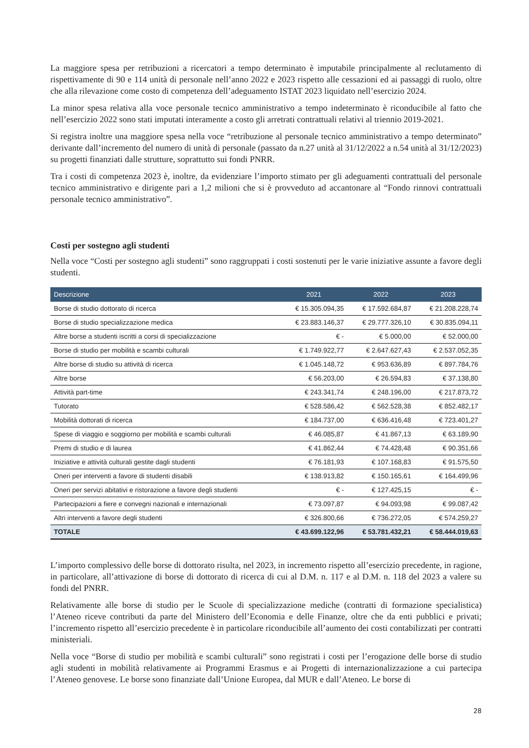La maggiore spesa per retribuzioni a ricercatori a tempo determinato è imputabile principalmente al reclutamento di rispettivamente di 90 e 114 unità di personale nell’anno 2022 e 2023 rispetto alle cessazioni ed ai passaggi di ruolo, oltre che alla rilevazione come costo di competenza dell’adeguamento ISTAT 2023 liquidato nell’esercizio 2024.
La minor spesa relativa alla voce personale tecnico amministrativo a tempo indeterminato è riconducibile al fatto che nell’esercizio 2022 sono stati imputati interamente a costo gli arretrati contrattuali relativi al triennio 2019-2021.
Si registra inoltre una maggiore spesa nella voce “retribuzione al personale tecnico amministrativo a tempo determinato” derivante dall’incremento del numero di unità di personale (passato da n.27 unità al 31/12/2022 a n.54 unità al 31/12/2023) su progetti finanziati dalle strutture, soprattutto sui fondi PNRR.
Tra i costi di competenza 2023 è, inoltre, da evidenziare l’importo stimato per gli adeguamenti contrattuali del personale tecnico amministrativo e dirigente pari a 1,2 milioni che si è provveduto ad accantonare al “Fondo rinnovi contrattuali personale tecnico amministrativo”.
Costi per sostegno agli studenti
Nella voce “Costi per sostegno agli studenti” sono raggruppati i costi sostenuti per le varie iniziative assunte a favore degli studenti.
| Descrizione | 2021 | 2022 | 2023 |
| --- | --- | --- | --- |
| Borse di studio dottorato di ricerca | € 15.305.094,35 | € 17.592.684,87 | € 21.208.228,74 |
| Borse di studio specializzazione medica | € 23.883.146,37 | € 29.777.326,10 | € 30.835.094,11 |
| Altre borse a studenti iscritti a corsi di specializzazione | € - | € 5.000,00 | € 52.000,00 |
| Borse di studio per mobilità e scambi culturali | € 1.749.922,77 | € 2.647.627,43 | € 2.537.052,35 |
| Altre borse di studio su attività di ricerca | € 1.045.148,72 | € 953.636,89 | € 897.784,76 |
| Altre borse | € 56.203,00 | € 26.594,83 | € 37.138,80 |
| Attività part-time | € 243.341,74 | € 248.196,00 | € 217.873,72 |
| Tutorato | € 528.586,42 | € 562.528,38 | € 852.482,17 |
| Mobilità dottorati di ricerca | € 184.737,00 | € 636.416,48 | € 723.401,27 |
| Spese di viaggio e soggiorno per mobilità e scambi culturali | € 46.085,87 | € 41.867,13 | € 63.189,90 |
| Premi di studio e di laurea | € 41.862,44 | € 74.428,48 | € 90.351,66 |
| Iniziative e attività culturali gestite dagli studenti | € 76.181,93 | € 107.168,83 | € 91.575,50 |
| Oneri per interventi a favore di studenti disabili | € 138.913,82 | € 150.165,61 | € 164.499,96 |
| Oneri per servizi abitativi e ristorazione a favore degli studenti | € - | € 127.425,15 | € - |
| Partecipazioni a fiere e convegni nazionali e internazionali | € 73.097,87 | € 94.093,98 | € 99.087,42 |
| Altri interventi a favore degli studenti | € 326.800,66 | € 736.272,05 | € 574.259,27 |
| TOTALE | € 43.699.122,96 | € 53.781.432,21 | € 58.444.019,63 |
L’importo complessivo delle borse di dottorato risulta, nel 2023, in incremento rispetto all’esercizio precedente, in ragione, in particolare, all’attivazione di borse di dottorato di ricerca di cui al D.M. n. 117 e al D.M. n. 118 del 2023 a valere su fondi del PNRR.
Relativamente alle borse di studio per le Scuole di specializzazione mediche (contratti di formazione specialistica) l’Ateneo riceve contributi da parte del Ministero dell’Economia e delle Finanze, oltre che da enti pubblici e privati; l’incremento rispetto all’esercizio precedente è in particolare riconducibile all’aumento dei costi contabilizzati per contratti ministeriali.
Nella voce “Borse di studio per mobilità e scambi culturali” sono registrati i costi per l’erogazione delle borse di studio agli studenti in mobilità relativamente ai Programmi Erasmus e ai Progetti di internazionalizzazione a cui partecipa l’Ateneo genovese. Le borse sono finanziate dall’Unione Europea, dal MUR e dall’Ateneo. Le borse di
28